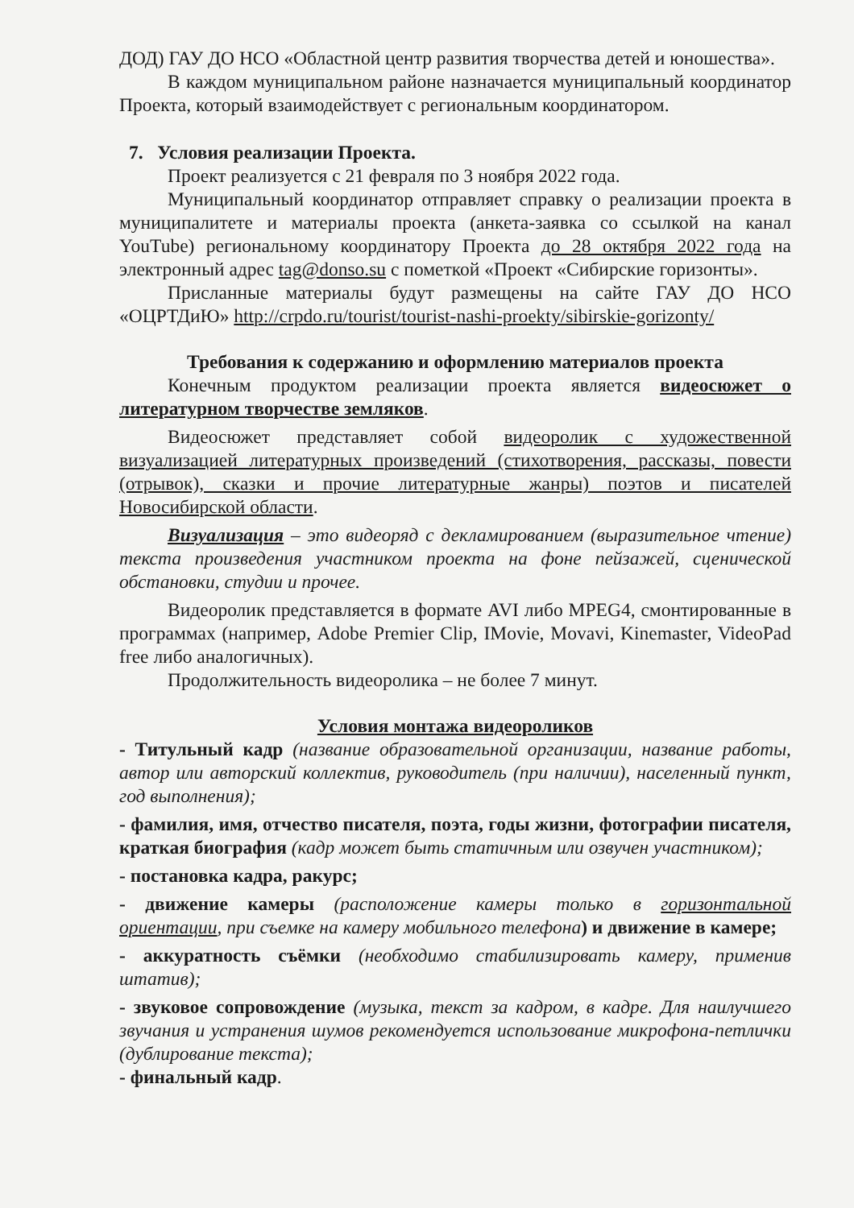ДОД) ГАУ ДО НСО «Областной центр развития творчества детей и юношества».
В каждом муниципальном районе назначается муниципальный координатор Проекта, который взаимодействует с региональным координатором.
7. Условия реализации Проекта.
Проект реализуется с 21 февраля по 3 ноября 2022 года.
Муниципальный координатор отправляет справку о реализации проекта в муниципалитете и материалы проекта (анкета-заявка со ссылкой на канал YouTube) региональному координатору Проекта до 28 октября 2022 года на электронный адрес tag@donso.su с пометкой «Проект «Сибирские горизонты».
Присланные материалы будут размещены на сайте ГАУ ДО НСО «ОЦРТДиЮ» http://crpdo.ru/tourist/tourist-nashi-proekty/sibirskie-gorizonty/
Требования к содержанию и оформлению материалов проекта
Конечным продуктом реализации проекта является видеосюжет о литературном творчестве земляков.
Видеосюжет представляет собой видеоролик с художественной визуализацией литературных произведений (стихотворения, рассказы, повести (отрывок), сказки и прочие литературные жанры) поэтов и писателей Новосибирской области.
Визуализация – это видеоряд с декламированием (выразительное чтение) текста произведения участником проекта на фоне пейзажей, сценической обстановки, студии и прочее.
Видеоролик представляется в формате AVI либо MPEG4, смонтированные в программах (например, Adobe Premier Clip, IMovie, Movavi, Kinemaster, VideoPad free либо аналогичных).
Продолжительность видеоролика – не более 7 минут.
Условия монтажа видеороликов
- Титульный кадр (название образовательной организации, название работы, автор или авторский коллектив, руководитель (при наличии), населенный пункт, год выполнения);
- фамилия, имя, отчество писателя, поэта, годы жизни, фотографии писателя, краткая биография (кадр может быть статичным или озвучен участником);
- постановка кадра, ракурс;
- движение камеры (расположение камеры только в горизонтальной ориентации, при съемке на камеру мобильного телефона) и движение в камере;
- аккуратность съёмки (необходимо стабилизировать камеру, применив штатив);
- звуковое сопровождение (музыка, текст за кадром, в кадре. Для наилучшего звучания и устранения шумов рекомендуется использование микрофона-петлички (дублирование текста);
- финальный кадр.